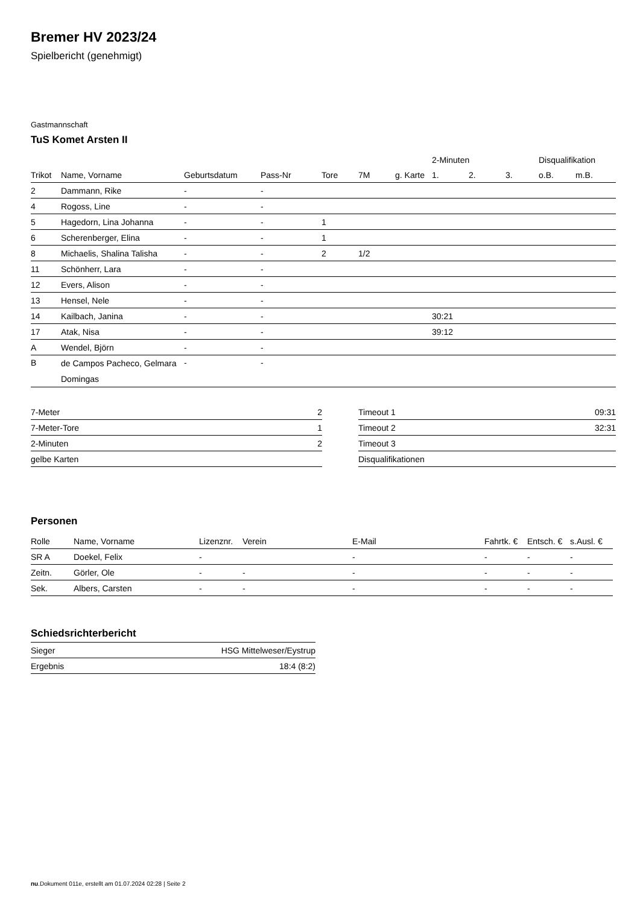Bremer HV 2023/24
Spielbericht (genehmigt)
Gastmannschaft
TuS Komet Arsten II
| | | | | | | | 2-Minuten | | | Disqualifikation | |
| --- | --- | --- | --- | --- | --- | --- | --- | --- | --- | --- | --- |
| Trikot | Name, Vorname | Geburtsdatum | Pass-Nr | Tore | 7M | g. Karte | 1. | 2. | 3. | o.B. | m.B. |
| 2 | Dammann, Rike | - | - | | | | | | | | |
| 4 | Rogoss, Line | - | - | | | | | | | | |
| 5 | Hagedorn, Lina Johanna | - | - | 1 | | | | | | | |
| 6 | Scherenberger, Elina | - | - | 1 | | | | | | | |
| 8 | Michaelis, Shalina Talisha | - | - | 2 | 1/2 | | | | | | |
| 11 | Schönherr, Lara | - | - | | | | | | | | |
| 12 | Evers, Alison | - | - | | | | | | | | |
| 13 | Hensel, Nele | - | - | | | | | | | | |
| 14 | Kailbach, Janina | - | - | | | | 30:21 | | | | |
| 17 | Atak, Nisa | - | - | | | | 39:12 | | | | |
| A | Wendel, Björn | - | - | | | | | | | | |
| B | de Campos Pacheco, Gelmara Domingas | - | - | | | | | | | | |
| 7-Meter | 2 |
| 7-Meter-Tore | 1 |
| 2-Minuten | 2 |
| gelbe Karten | |
| Timeout 1 | 09:31 |
| Timeout 2 | 32:31 |
| Timeout 3 | |
| Disqualifikationen | |
Personen
| Rolle | Name, Vorname | Lizenznr. | Verein | E-Mail | Fahrtk. € | Entsch. € | s.Ausl. € |
| --- | --- | --- | --- | --- | --- | --- | --- |
| SR A | Doekel, Felix | - | | - | - | - | - |
| Zeitn. | Görler, Ole | - | - | - | - | - | - |
| Sek. | Albers, Carsten | - | - | - | - | - | - |
Schiedsrichterbericht
| Sieger | HSG Mittelweser/Eystrup |
| Ergebnis | 18:4 (8:2) |
nu.Dokument 011e, erstellt am 01.07.2024 02:28 | Seite 2